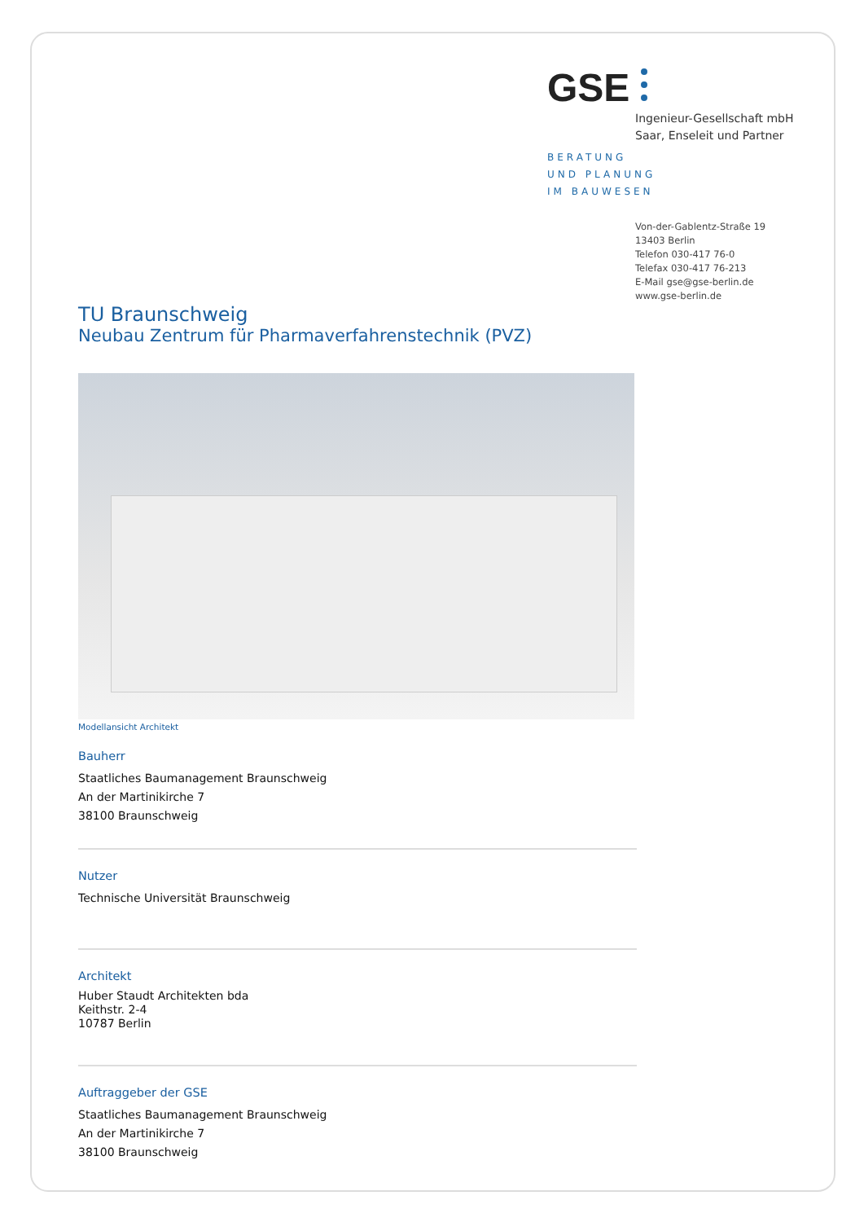GSE
Ingenieur-Gesellschaft mbH
Saar, Enseleit und Partner
BERATUNG
UND PLANUNG
IM BAUWESEN
Von-der-Gablentz-Straße 19
13403 Berlin
Telefon 030-417 76-0
Telefax 030-417 76-213
E-Mail gse@gse-berlin.de
www.gse-berlin.de
TU Braunschweig
Neubau Zentrum für Pharmaverfahrenstechnik (PVZ)
Modellansicht Architekt
Bauherr
Staatliches Baumanagement Braunschweig
An der Martinikirche 7
38100 Braunschweig
Nutzer
Technische Universität Braunschweig
Architekt
Huber Staudt Architekten bda
Keithstr. 2-4
10787 Berlin
Auftraggeber der GSE
Staatliches Baumanagement Braunschweig
An der Martinikirche 7
38100 Braunschweig